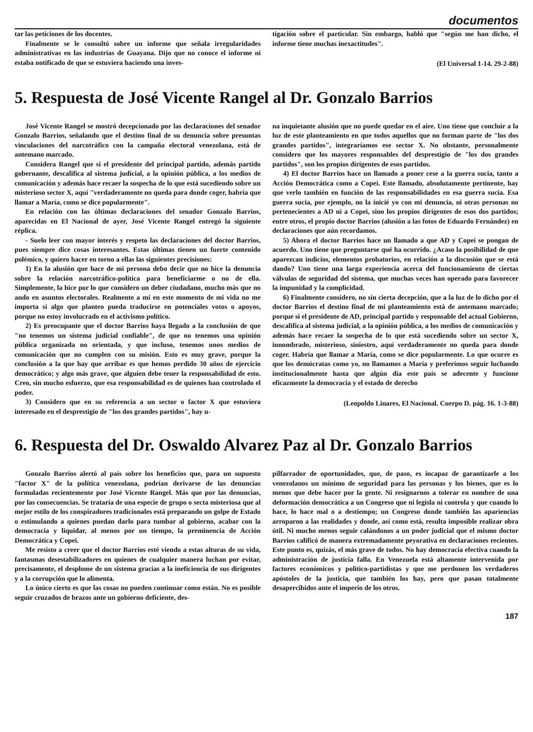documentos
tar las peticiones de los docentes.
Finalmente se le consultó sobre un informe que señala irregularidades administrativas en las industrias de Guayana. Dijo que no conoce el informe ni estaba notificado de que se estuviera haciendo una inves-
tigación sobre el particular. Sin embargo, habló que "según me han dicho, el informe tiene muchas inexactitudes".
(El Universal 1-14. 29-2-88)
5. Respuesta de José Vicente Rangel al Dr. Gonzalo Barrios
José Vicente Rangel se mostró decepcionado por las declaraciones del senador Gonzalo Barrios, señalando que el destino final de su denuncia sobre presuntas vinculaciones del narcotráfico con la campaña electoral venezolana, está de antemano marcado.
Considera Rangel que si el presidente del principal partido, además partido gobernante, descalifica al sistema judicial, a la opinión pública, a los medios de comunicación y además hace recaer la sospecha de lo que está sucediendo sobre un misterioso sector X, aquí "verdaderamente no queda para donde coger, habría que llamar a María, como se dice popularmente".
En relación con las últimas declaraciones del senador Gonzalo Barrios, aparecidas en El Nacional de ayer, José Vicente Rangel entregó la siguiente réplica.
- Suelo leer con mayor interés y respeto las declaraciones del doctor Barrios, pues siempre dice cosas interesantes. Estas últimas tienen un fuerte contenido polémico, y quiero hacer en torno a ellas las siguientes precisiones:
1) En la alusión que hace de mi persona debo decir que no hice la denuncia sobre la relación narcotráfico-política para beneficiarme o no de ella. Simplemente, la hice por lo que considero un deber ciudadano, mucho más que no ando en asuntos electorales. Realmente a mí en este momento de mi vida no me importa si algo que planteo pueda traducirse en potenciales votos o apoyos, porque no estoy involucrado en el activismo político.
2) Es preocupante que el doctor Barrios haya llegado a la conclusión de que "no tenemos un sistema judicial confiable", de que no tenemos una opinión pública organizada no orientada, y que incluso, tenemos unos medios de comunicación que no cumplen con su misión. Esto es muy grave, porque la conclusión a la que hay que arribar es que hemos perdido 30 años de ejercicio democrático; y algo más grave, que alguien debe tener la responsabilidad de esto. Creo, sin mucho esfuerzo, que esa responsabilidad es de quienes han controlado el poder.
3) Considero que en su referencia a un sector o factor X que estuviera interesado en el desprestigio de "los dos grandes partidos", hay u-
na inquietante alusión que no puede quedar en el aire. Uno tiene que concluir a la luz de este planteamiento en que todos aquellos que no forman parte de "los dos grandes partidos", integraríamos ese sector X. No obstante, personalmente considero que los mayores responsables del desprestigio de "los dos grandes partidos", son los propios dirigentes de esos partidos.
4) El doctor Barrios hace un llamado a poner cese a la guerra sucia, tanto a Acción Democrática como a Copei. Este llamado, absolutamente pertinente, hay que verlo también en función de las responsabilidades en esa guerra sucia. Esa guerra sucia, por ejemplo, no la inicié yo con mi denuncia, ni otras personas no pertenecientes a AD ni a Copei, sino los propios dirigentes de esos dos partidos; entre otros, el propio doctor Barrios (alusión a las fotos de Eduardo Fernández) en declaraciones que aún recordamos.
5) Ahora el doctor Barrios hace un llamado a que AD y Copei se pongan de acuerdo. Uno tiene que preguntarse qué ha ocurrido. ¿Acaso la posibilidad de que aparezcan indicios, elementos probatorios, en relación a la discusión que se está dando? Uno tiene una larga experiencia acerca del funcionamiento de ciertas válvulas de seguridad del sistema, que muchas veces han operado para favorecer la impunidad y la complicidad.
6) Finalmente considero, no sin cierta decepción, que a la luz de lo dicho por el doctor Barrios el destino final de mi planteamiento está de antemano marcado; porque si el presidente de AD, principal partido y responsable del actual Gobierno, descalifica al sistema judicial, a la opinión pública, a los medios de comunicación y además hace recaer la sospecha de lo que está sucediendo sobre un sector X, innombrado, misterioso, siniestro, aquí verdaderamente no queda para donde coger. Habría que llamar a María, como se dice popularmente. Lo que ocurre es que los demócratas como yo, no llamamos a María y preferimos seguir luchando institucionalmente hasta que algún día este país se adecente y funcione eficazmente la democracia y el estado de derecho
(Leopoldo Linares, El Nacional. Cuerpo D. pág. 16. 1-3-88)
6. Respuesta del Dr. Oswaldo Alvarez Paz al Dr. Gonzalo Barrios
Gonzalo Barrios alertó al país sobre los beneficios que, para un supuesto "factor X" de la política venezolana, podrían derivarse de las denuncias formuladas recientemente por José Vicente Rangel. Más que por las denuncias, por las consecuencias. Se trataría de una especie de grupo o secta misteriosa que al mejor estilo de los conspiradores tradicionales está preparando un golpe de Estado o estimulando a quienes puedan darlo para tumbar al gobierno, acabar con la democracia y liquidar, al menos por un tiempo, la preminencia de Acción Democrática y Copei.
Me resisto a creer que el doctor Barrios esté viendo a estas alturas de su vida, fantasmas desestabilizadores en quienes de cualquier manera luchan por evitar, precisamente, el desplome de un sistema gracias a la ineficiencia de sus dirigentes y a la corrupción que lo alimenta.
Lo único cierto es que las cosas no pueden continuar como están. No es posible seguir cruzados de brazos ante un gobierno deficiente, des-
pilfarrador de oportunidades, que, de paso, es incapaz de garantizarle a los venezolanos un mínimo de seguridad para las personas y los bienes, que es lo menos que debe hacer por la gente. Ni resignarnos a tolerar en nombre de una deformación democrática a un Congreso que ni legisla ni controla y que cuando lo hace, lo hace mal o a destiempo; un Congreso donde también las apariencias arroparon a las realidades y donde, así como está, resulta imposible realizar obra útil. Ni mucho menos seguir calándonos a un poder judicial que el mismo doctor Barrios calificó de manera extremadamente peyorativa en declaraciones recientes. Este punto es, quizás, el más grave de todos. No hay democracia efectiva cuando la administración de justicia falla. En Venezuela está altamente intervenida por factores económicos y político-partidistas y que me perdonen los verdaderos apóstoles de la justicia, que también los hay, pero que pasan totalmente desapercibidos ante el imperio de los otros.
187